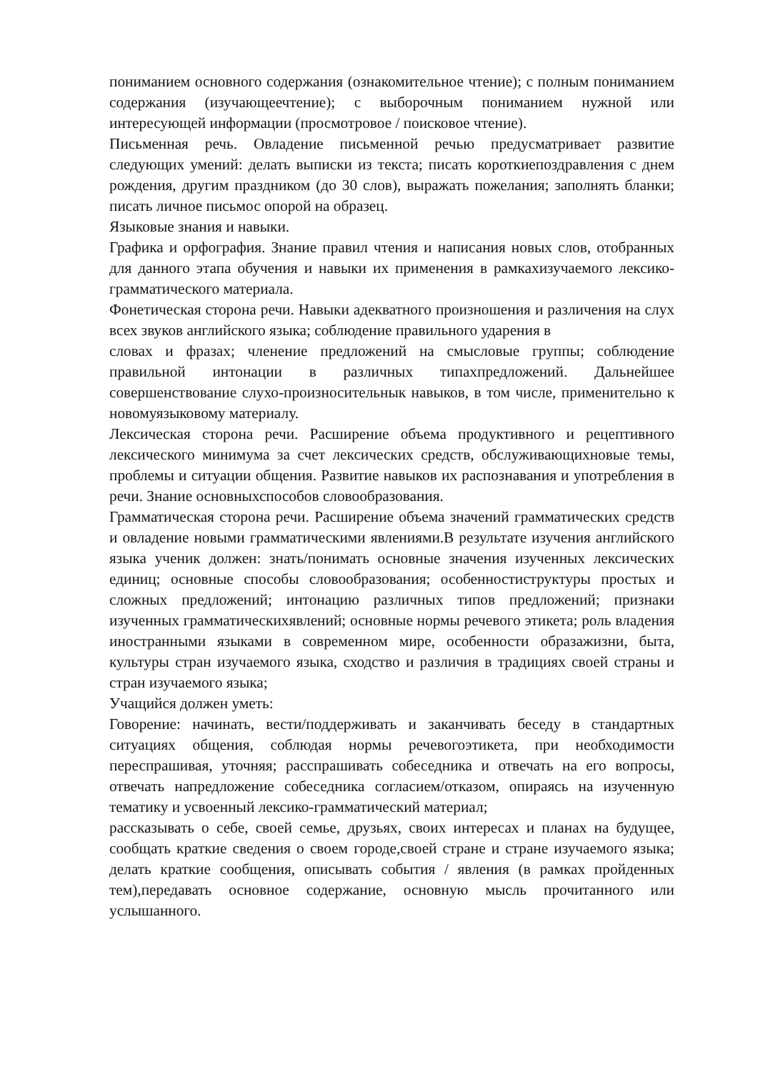пониманием основного содержания (ознакомительное чтение); с полным пониманием содержания (изучающеечтение); с выборочным пониманием нужной или интересующей информации (просмотровое / поисковое чтение).
Письменная речь. Овладение письменной речью предусматривает развитие следующих умений: делать выписки из текста; писать короткиепоздравления с днем рождения, другим праздником (до 30 слов), выражать пожелания; заполнять бланки; писать личное письмос опорой на образец.
Языковые знания и навыки.
Графика и орфография. Знание правил чтения и написания новых слов, отобранных для данного этапа обучения и навыки их применения в рамкахизучаемого лексико-грамматического материала.
Фонетическая сторона речи. Навыки адекватного произношения и различения на слух всех звуков английского языка; соблюдение правильного ударения в
словах и фразах; членение предложений на смысловые группы; соблюдение правильной интонации в различных типахпредложений. Дальнейшее совершенствование слухо-произносительнык навыков, в том числе, применительно к новомуязыковому материалу.
Лексическая сторона речи. Расширение объема продуктивного и рецептивного лексического минимума за счет лексических средств, обслуживающихновые темы, проблемы и ситуации общения. Развитие навыков их распознавания и употребления в речи. Знание основныхспособов словообразования.
Грамматическая сторона речи. Расширение объема значений грамматических средств и овладение новыми грамматическими явлениями.В результате изучения английского языка ученик должен: знать/понимать основные значения изученных лексических единиц; основные способы словообразования; особенностиструктуры простых и сложных предложений; интонацию различных типов предложений; признаки изученных грамматическихявлений; основные нормы речевого этикета; роль владения иностранными языками в современном мире, особенности образажизни, быта, культуры стран изучаемого языка, сходство и различия в традициях своей страны и стран изучаемого языка;
Учащийся должен уметь:
Говорение: начинать, вести/поддерживать и заканчивать беседу в стандартных ситуациях общения, соблюдая нормы речевогоэтикета, при необходимости переспрашивая, уточняя; расспрашивать собеседника и отвечать на его вопросы, отвечать напредложение собеседника согласием/отказом, опираясь на изученную тематику и усвоенный лексико-грамматический материал;
рассказывать о себе, своей семье, друзьях, своих интересах и планах на будущее, сообщать краткие сведения о своем городе,своей стране и стране изучаемого языка; делать краткие сообщения, описывать события / явления (в рамках пройденных тем),передавать основное содержание, основную мысль прочитанного или услышанного.